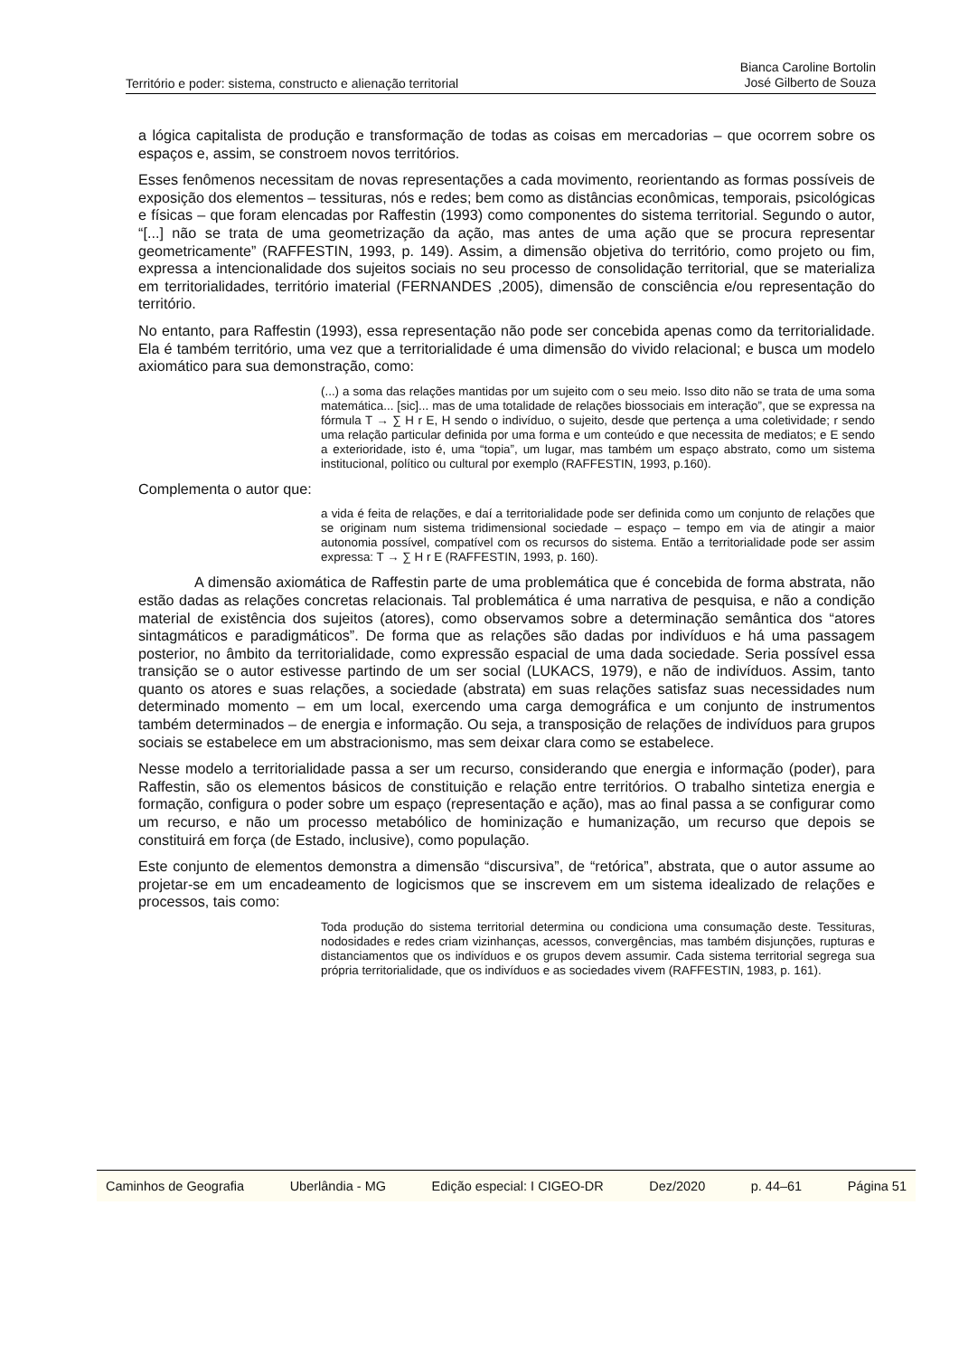Território e poder: sistema, constructo e alienação territorial
Bianca Caroline Bortolin
José Gilberto de Souza
a lógica capitalista de produção e transformação de todas as coisas em mercadorias – que ocorrem sobre os espaços e, assim, se constroem novos territórios.
Esses fenômenos necessitam de novas representações a cada movimento, reorientando as formas possíveis de exposição dos elementos – tessituras, nós e redes; bem como as distâncias econômicas, temporais, psicológicas e físicas – que foram elencadas por Raffestin (1993) como componentes do sistema territorial. Segundo o autor, “[...] não se trata de uma geometrização da ação, mas antes de uma ação que se procura representar geometricamente” (RAFFESTIN, 1993, p. 149). Assim, a dimensão objetiva do território, como projeto ou fim, expressa a intencionalidade dos sujeitos sociais no seu processo de consolidação territorial, que se materializa em territorialidades, território imaterial (FERNANDES ,2005), dimensão de consciência e/ou representação do território.
No entanto, para Raffestin (1993), essa representação não pode ser concebida apenas como da territorialidade. Ela é também território, uma vez que a territorialidade é uma dimensão do vivido relacional; e busca um modelo axiomático para sua demonstração, como:
(...) a soma das relações mantidas por um sujeito com o seu meio. Isso dito não se trata de uma soma matemática... [sic]... mas de uma totalidade de relações biossociais em interação”, que se expressa na fórmula T → ∑ H r E, H sendo o indivíduo, o sujeito, desde que pertença a uma coletividade; r sendo uma relação particular definida por uma forma e um conteúdo e que necessita de mediatos; e E sendo a exterioridade, isto é, uma “topia”, um lugar, mas também um espaço abstrato, como um sistema institucional, político ou cultural por exemplo (RAFFESTIN, 1993, p.160).
Complementa o autor que:
a vida é feita de relações, e daí a territorialidade pode ser definida como um conjunto de relações que se originam num sistema tridimensional sociedade – espaço – tempo em via de atingir a maior autonomia possível, compatível com os recursos do sistema. Então a territorialidade pode ser assim expressa: T → ∑ H r E (RAFFESTIN, 1993, p. 160).
A dimensão axiomática de Raffestin parte de uma problemática que é concebida de forma abstrata, não estão dadas as relações concretas relacionais. Tal problemática é uma narrativa de pesquisa, e não a condição material de existência dos sujeitos (atores), como observamos sobre a determinação semântica dos “atores sintagmáticos e paradigmáticos”. De forma que as relações são dadas por indivíduos e há uma passagem posterior, no âmbito da territorialidade, como expressão espacial de uma dada sociedade. Seria possível essa transição se o autor estivesse partindo de um ser social (LUKACS, 1979), e não de indivíduos. Assim, tanto quanto os atores e suas relações, a sociedade (abstrata) em suas relações satisfaz suas necessidades num determinado momento – em um local, exercendo uma carga demográfica e um conjunto de instrumentos também determinados – de energia e informação. Ou seja, a transposição de relações de indivíduos para grupos sociais se estabelece em um abstracionismo, mas sem deixar clara como se estabelece.
Nesse modelo a territorialidade passa a ser um recurso, considerando que energia e informação (poder), para Raffestin, são os elementos básicos de constituição e relação entre territórios. O trabalho sintetiza energia e formação, configura o poder sobre um espaço (representação e ação), mas ao final passa a se configurar como um recurso, e não um processo metabólico de hominização e humanização, um recurso que depois se constituirá em força (de Estado, inclusive), como população.
Este conjunto de elementos demonstra a dimensão “discursiva”, de “retórica”, abstrata, que o autor assume ao projetar-se em um encadeamento de logicismos que se inscrevem em um sistema idealizado de relações e processos, tais como:
Toda produção do sistema territorial determina ou condiciona uma consumação deste. Tessituras, nodosidades e redes criam vizinhanças, acessos, convergências, mas também disjunções, rupturas e distanciamentos que os indivíduos e os grupos devem assumir. Cada sistema territorial segrega sua própria territorialidade, que os indivíduos e as sociedades vivem (RAFFESTIN, 1983, p. 161).
Caminhos de Geografia Uberlândia - MG Edição especial: I CIGEO-DR Dez/2020 p. 44–61 Página 51